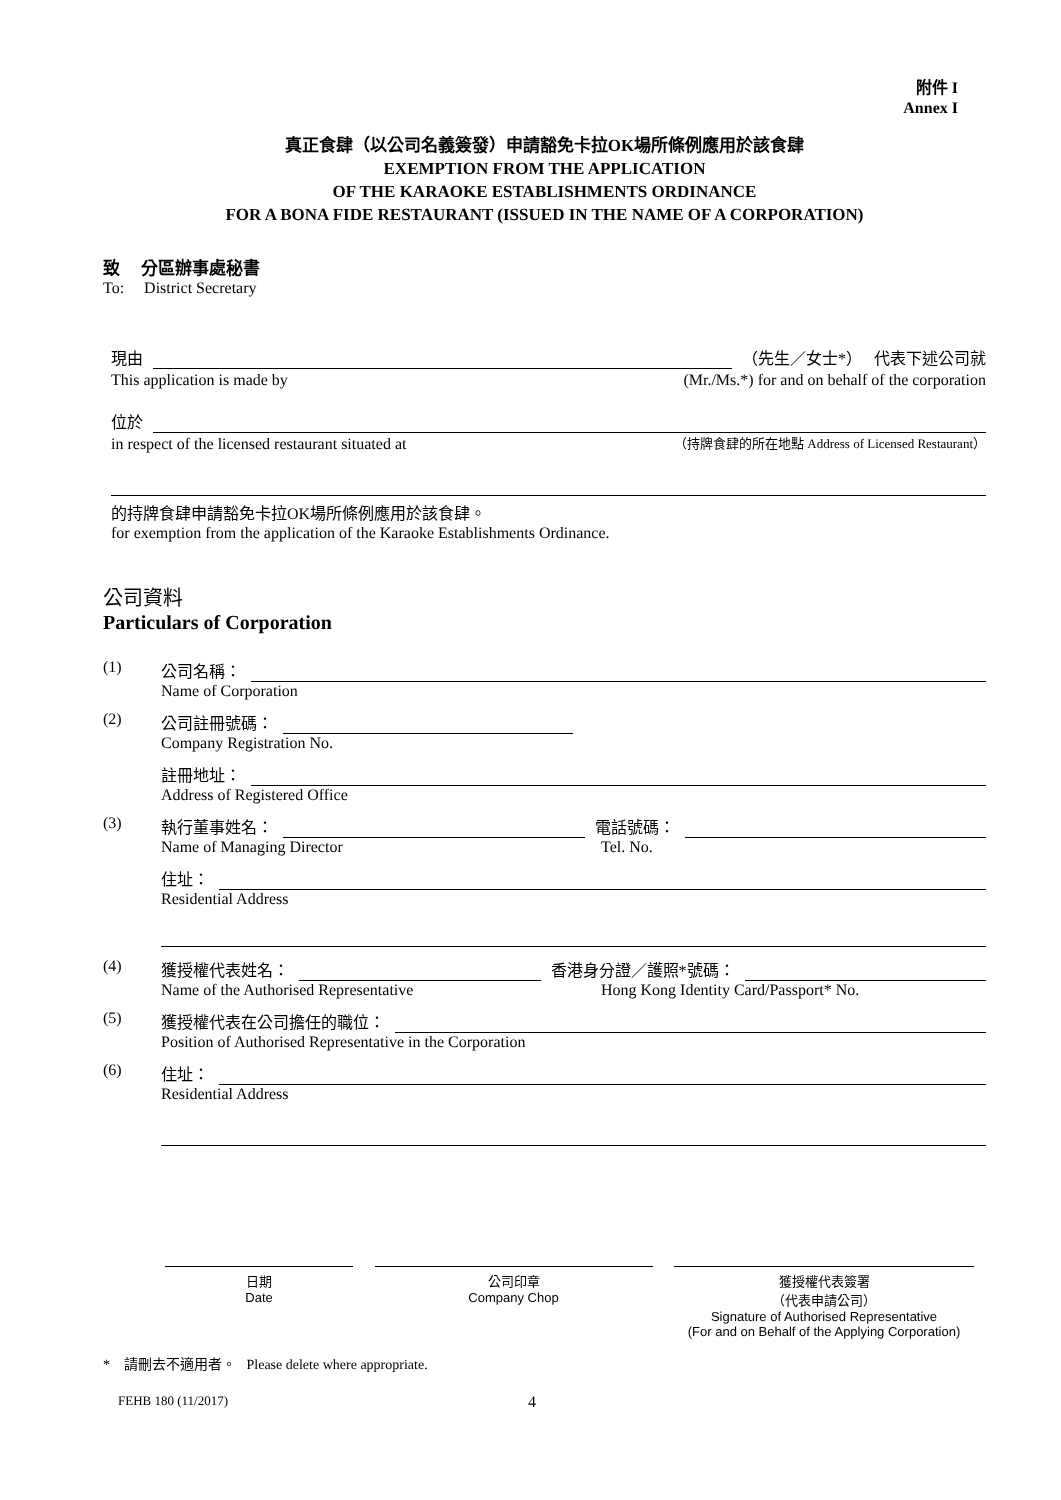附件 I
Annex I
真正食肆（以公司名義簽發）申請豁免卡拉OK場所條例應用於該食肆
EXEMPTION FROM THE APPLICATION
OF THE KARAOKE ESTABLISHMENTS ORDINANCE
FOR A BONA FIDE RESTAURANT (ISSUED IN THE NAME OF A CORPORATION)
致 分區辦事處秘書
To: District Secretary
現由 （先生／女士*） 代表下述公司就
This application is made by (Mr./Ms.*) for and on behalf of the corporation
位於
in respect of the licensed restaurant situated at （持牌食肆的所在地點 Address of Licensed Restaurant）
的持牌食肆申請豁免卡拉OK場所條例應用於該食肆。
for exemption from the application of the Karaoke Establishments Ordinance.
公司資料
Particulars of Corporation
(1) 公司名稱：
Name of Corporation
(2) 公司註冊號碼：
Company Registration No.
註冊地址：
Address of Registered Office
(3) 執行董事姓名： 電話號碼：
Name of Managing Director Tel. No.
住址：
Residential Address
(4) 獲授權代表姓名： 香港身分證／護照*號碼：
Name of the Authorised Representative Hong Kong Identity Card/Passport* No.
(5) 獲授權代表在公司擔任的職位：
Position of Authorised Representative in the Corporation
(6) 住址：
Residential Address
日期
Date
公司印章
Company Chop
獲授權代表簽署
（代表申請公司）
Signature of Authorised Representative
(For and on Behalf of the Applying Corporation)
* 請刪去不適用者。 Please delete where appropriate.
FEHB 180 (11/2017) 4